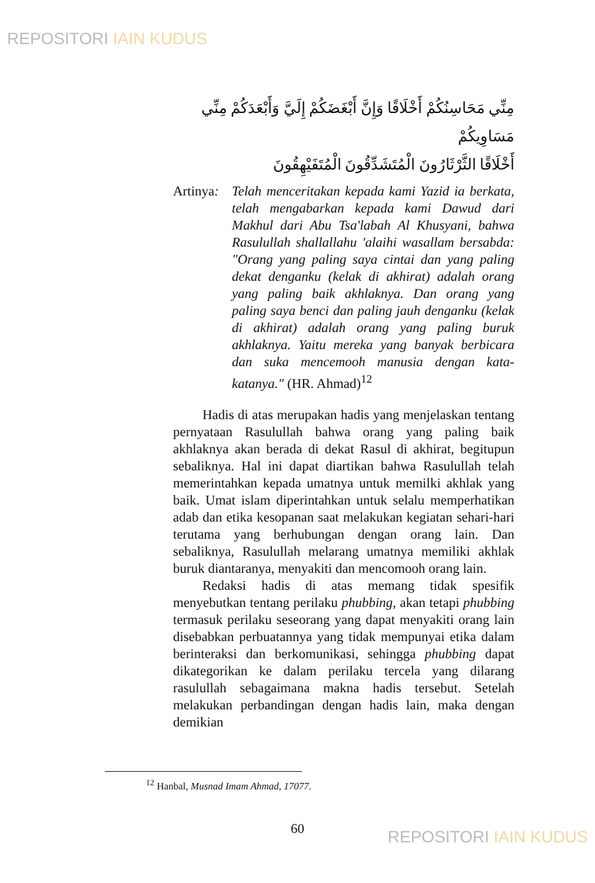REPOSITORI IAIN KUDUS
مِنِّي مَحَاسِنُكُمْ أَخْلَاقًا وَإِنَّ أَبْغَضَكُمْ إِلَيَّ وَأَبْعَدَكُمْ مِنِّي مَسَاوِيكُمْ
أَخْلَاقًا الثَّرْثَارُونَ الْمُتَشَدِّقُونَ الْمُتَفَيْهِقُونَ
Artinya:
Telah menceritakan kepada kami Yazid ia berkata, telah mengabarkan kepada kami Dawud dari Makhul dari Abu Tsa'labah Al Khusyani, bahwa Rasulullah shallallahu 'alaihi wasallam bersabda: "Orang yang paling saya cintai dan yang paling dekat denganku (kelak di akhirat) adalah orang yang paling baik akhlaknya. Dan orang yang paling saya benci dan paling jauh denganku (kelak di akhirat) adalah orang yang paling buruk akhlaknya. Yaitu mereka yang banyak berbicara dan suka mencemooh manusia dengan kata-katanya." (HR. Ahmad)<sup>12</sup>
Hadis di atas merupakan hadis yang menjelaskan tentang pernyataan Rasulullah bahwa orang yang paling baik akhlaknya akan berada di dekat Rasul di akhirat, begitupun sebaliknya. Hal ini dapat diartikan bahwa Rasulullah telah memerintahkan kepada umatnya untuk memilki akhlak yang baik. Umat islam diperintahkan untuk selalu memperhatikan adab dan etika kesopanan saat melakukan kegiatan sehari-hari terutama yang berhubungan dengan orang lain. Dan sebaliknya, Rasulullah melarang umatnya memiliki akhlak buruk diantaranya, menyakiti dan mencomooh orang lain.
Redaksi hadis di atas memang tidak spesifik menyebutkan tentang perilaku phubbing, akan tetapi phubbing termasuk perilaku seseorang yang dapat menyakiti orang lain disebabkan perbuatannya yang tidak mempunyai etika dalam berinteraksi dan berkomunikasi, sehingga phubbing dapat dikategorikan ke dalam perilaku tercela yang dilarang rasulullah sebagaimana makna hadis tersebut. Setelah melakukan perbandingan dengan hadis lain, maka dengan demikian
<sup>12</sup> Hanbal, Musnad Imam Ahmad, 17077.
60 REPOSITORI IAIN KUDUS